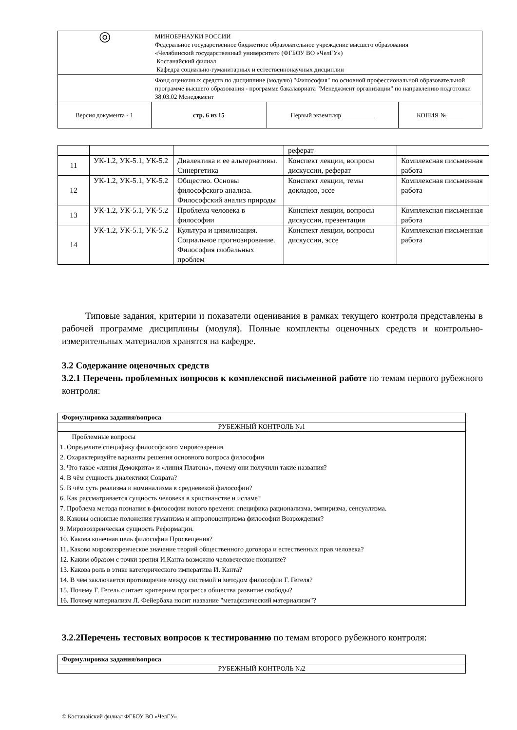| ◎ | МИНОБРНАУКИ РОССИИ Федеральное государственное бюджетное образовательное учреждение высшего образования «Челябинский государственный университет» (ФГБОУ ВО «ЧелГУ») Костанайский филиал Кафедра социально-гуманитарных и естественнонаучных дисциплин | | |
| | Фонд оценочных средств по дисциплине (модулю) "Философия" по основной профессиональной образовательной программе высшего образования - программе бакалавриата "Менеджмент организации" по направлению подготовки 38.03.02 Менеджмент | | |
| Версия документа - 1 | стр. 6 из 15 | Первый экземпляр __________ | КОПИЯ № _____ |
| | | | реферат | |
| 11 | УК-1.2, УК-5.1, УК-5.2 | Диалектика и ее альтернативы. Синергетика | Конспект лекции, вопросы дискуссии, реферат | Комплексная письменная работа |
| 12 | УК-1.2, УК-5.1, УК-5.2 | Общество. Основы философского анализа. Философский анализ природы | Конспект лекции, темы докладов, эссе | Комплексная письменная работа |
| 13 | УК-1.2, УК-5.1, УК-5.2 | Проблема человека в философии | Конспект лекции, вопросы дискуссии, презентация | Комплексная письменная работа |
| 14 | УК-1.2, УК-5.1, УК-5.2 | Культура и цивилизация. Социальное прогнозирование. Философия глобальных проблем | Конспект лекции, вопросы дискуссии, эссе | Комплексная письменная работа |
Типовые задания, критерии и показатели оценивания в рамках текущего контроля представлены в рабочей программе дисциплины (модуля). Полные комплекты оценочных средств и контрольно-измерительных материалов хранятся на кафедре.
3.2 Содержание оценочных средств
3.2.1 Перечень проблемных вопросов к комплексной письменной работе по темам первого рубежного контроля:
| Формулировка задания/вопроса |
| --- |
| РУБЕЖНЫЙ КОНТРОЛЬ №1 |
| Проблемные вопросы 1. Определите специфику философского мировоззрения 2. Охарактеризуйте варианты решения основного вопроса философии 3. Что такое «линия Демокрита» и «линия Платона», почему они получили такие названия? 4. В чём сущность диалектики Сократа? 5. В чём суть реализма и номинализма в средневекой философии? 6. Как рассматривается сущность человека в христианстве и исламе? 7. Проблема метода познания в философии нового времени: специфика рационализма, эмпиризма, сенсуализма. 8. Каковы основные положения гуманизма и антропоцентризма философии Возрождения? 9. Мировоззренческая сущность Реформации. 10. Какова конечная цель философии Просвещения? 11. Каково мировоззренческое значение теорий общественного договора и естественных прав человека? 12. Каким образом с точки зрения И.Канта возможно человеческое познание? 13. Какова роль в этике категорического императива И. Канта? 14. В чём заключается противоречие между системой и методом философии Г. Гегеля? 15. Почему Г. Гегель считает критерием прогресса общества развитие свободы? 16. Почему материализм Л. Фейербаха носит название "метафизический материализм"? |
3.2.2Перечень тестовых вопросов к тестированию по темам второго рубежного контроля:
| Формулировка задания/вопроса |
| --- |
| РУБЕЖНЫЙ КОНТРОЛЬ №2 |
© Костанайский филиал ФГБОУ ВО «ЧелГУ»